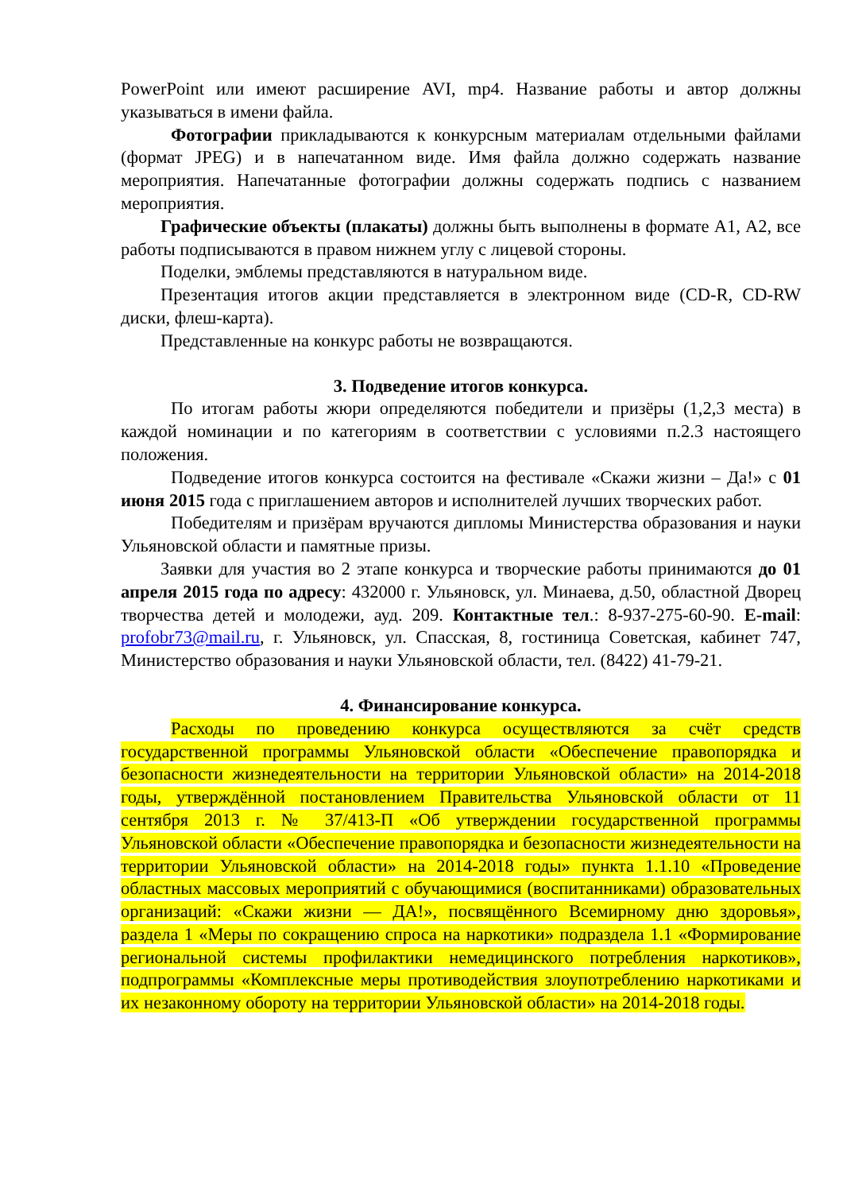PowerPoint или имеют расширение AVI, mp4. Название работы и автор должны указываться в имени файла.
Фотографии прикладываются к конкурсным материалам отдельными файлами (формат JPEG) и в напечатанном виде. Имя файла должно содержать название мероприятия. Напечатанные фотографии должны содержать подпись с названием мероприятия.
Графические объекты (плакаты) должны быть выполнены в формате А1, А2, все работы подписываются в правом нижнем углу с лицевой стороны.
Поделки, эмблемы представляются в натуральном виде.
Презентация итогов акции представляется в электронном виде (CD-R, CD-RW диски, флеш-карта).
Представленные на конкурс работы не возвращаются.
3. Подведение итогов конкурса.
По итогам работы жюри определяются победители и призёры (1,2,3 места) в каждой номинации и по категориям в соответствии с условиями п.2.3 настоящего положения.
Подведение итогов конкурса состоится на фестивале «Скажи жизни – Да!» с 01 июня 2015 года с приглашением авторов и исполнителей лучших творческих работ.
Победителям и призёрам вручаются дипломы Министерства образования и науки Ульяновской области и памятные призы.
Заявки для участия во 2 этапе конкурса и творческие работы принимаются до 01 апреля 2015 года по адресу: 432000 г. Ульяновск, ул. Минаева, д.50, областной Дворец творчества детей и молодежи, ауд. 209. Контактные тел.: 8-937-275-60-90. E-mail: profobr73@mail.ru, г. Ульяновск, ул. Спасская, 8, гостиница Советская, кабинет 747, Министерство образования и науки Ульяновской области, тел. (8422) 41-79-21.
4. Финансирование конкурса.
Расходы по проведению конкурса осуществляются за счёт средств государственной программы Ульяновской области «Обеспечение правопорядка и безопасности жизнедеятельности на территории Ульяновской области» на 2014-2018 годы, утверждённой постановлением Правительства Ульяновской области от 11 сентября 2013 г. № 37/413-П «Об утверждении государственной программы Ульяновской области «Обеспечение правопорядка и безопасности жизнедеятельности на территории Ульяновской области» на 2014-2018 годы» пункта 1.1.10 «Проведение областных массовых мероприятий с обучающимися (воспитанниками) образовательных организаций: «Скажи жизни — ДА!», посвящённого Всемирному дню здоровья», раздела 1 «Меры по сокращению спроса на наркотики» подраздела 1.1 «Формирование региональной системы профилактики немедицинского потребления наркотиков», подпрограммы «Комплексные меры противодействия злоупотреблению наркотиками и их незаконному обороту на территории Ульяновской области» на 2014-2018 годы.